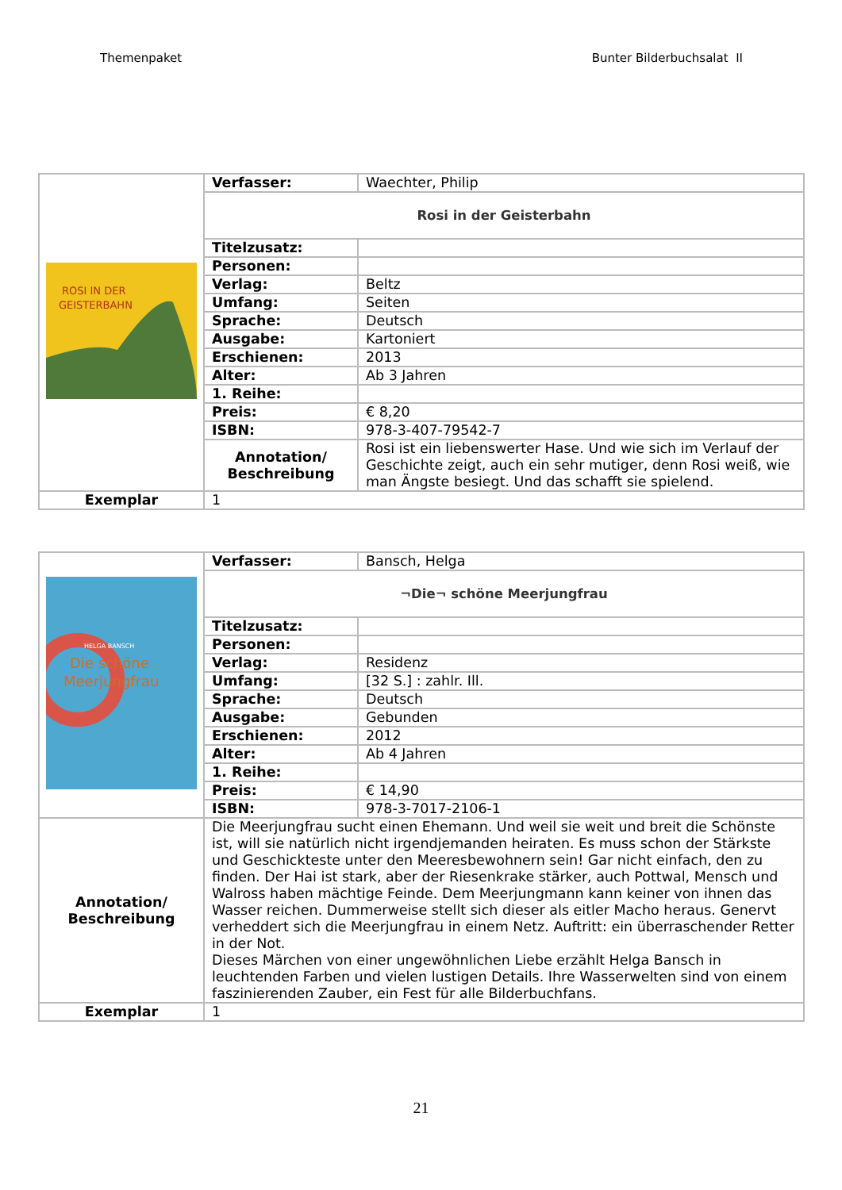Themenpaket Bunter Bilderbuchsalat II
| ROSI IN DER GEISTERBAHN | Verfasser: | Waechter, Philip |
| | Rosi in der Geisterbahn | |
| | Titelzusatz: | |
| | Personen: | |
| | Verlag: | Beltz |
| | Umfang: | Seiten |
| | Sprache: | Deutsch |
| | Ausgabe: | Kartoniert |
| | Erschienen: | 2013 |
| | Alter: | Ab 3 Jahren |
| | 1. Reihe: | |
| | Preis: | € 8,20 |
| | ISBN: | 978-3-407-79542-7 |
| | Annotation/ Beschreibung | Rosi ist ein liebenswerter Hase. Und wie sich im Verlauf der Geschichte zeigt, auch ein sehr mutiger, denn Rosi weiß, wie man Ängste besiegt. Und das schafft sie spielend. |
| Exemplar | 1 | |
| HELGA BANSCH Die schöne Meerjungfrau | Verfasser: | Bansch, Helga |
| | ¬Die¬ schöne Meerjungfrau | |
| | Titelzusatz: | |
| | Personen: | |
| | Verlag: | Residenz |
| | Umfang: | [32 S.] : zahlr. Ill. |
| | Sprache: | Deutsch |
| | Ausgabe: | Gebunden |
| | Erschienen: | 2012 |
| | Alter: | Ab 4 Jahren |
| | 1. Reihe: | |
| | Preis: | € 14,90 |
| | ISBN: | 978-3-7017-2106-1 |
| Annotation/ Beschreibung | Die Meerjungfrau sucht einen Ehemann. Und weil sie weit und breit die Schönste ist, will sie natürlich nicht irgendjemanden heiraten. Es muss schon der Stärkste und Geschickteste unter den Meeresbewohnern sein! Gar nicht einfach, den zu finden. Der Hai ist stark, aber der Riesenkrake stärker, auch Pottwal, Mensch und Walross haben mächtige Feinde. Dem Meerjungmann kann keiner von ihnen das Wasser reichen. Dummerweise stellt sich dieser als eitler Macho heraus. Genervt verheddert sich die Meerjungfrau in einem Netz. Auftritt: ein überraschender Retter in der Not. Dieses Märchen von einer ungewöhnlichen Liebe erzählt Helga Bansch in leuchtenden Farben und vielen lustigen Details. Ihre Wasserwelten sind von einem faszinierenden Zauber, ein Fest für alle Bilderbuchfans. | |
| Exemplar | 1 | |
21